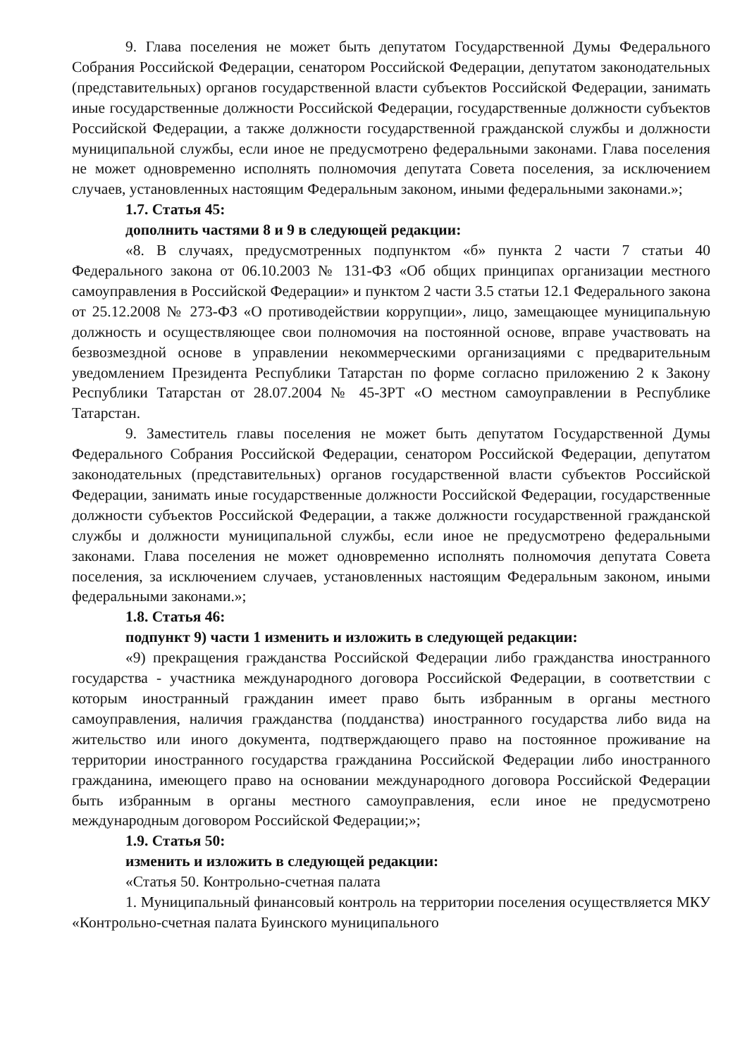9. Глава поселения не может быть депутатом Государственной Думы Федерального Собрания Российской Федерации, сенатором Российской Федерации, депутатом законодательных (представительных) органов государственной власти субъектов Российской Федерации, занимать иные государственные должности Российской Федерации, государственные должности субъектов Российской Федерации, а также должности государственной гражданской службы и должности муниципальной службы, если иное не предусмотрено федеральными законами. Глава поселения не может одновременно исполнять полномочия депутата Совета поселения, за исключением случаев, установленных настоящим Федеральным законом, иными федеральными законами.»;
1.7. Статья 45:
дополнить частями 8 и 9 в следующей редакции:
«8. В случаях, предусмотренных подпунктом «б» пункта 2 части 7 статьи 40 Федерального закона от 06.10.2003 № 131-ФЗ «Об общих принципах организации местного самоуправления в Российской Федерации» и пунктом 2 части 3.5 статьи 12.1 Федерального закона от 25.12.2008 № 273-ФЗ «О противодействии коррупции», лицо, замещающее муниципальную должность и осуществляющее свои полномочия на постоянной основе, вправе участвовать на безвозмездной основе в управлении некоммерческими организациями с предварительным уведомлением Президента Республики Татарстан по форме согласно приложению 2 к Закону Республики Татарстан от 28.07.2004 № 45-ЗРТ «О местном самоуправлении в Республике Татарстан.
9. Заместитель главы поселения не может быть депутатом Государственной Думы Федерального Собрания Российской Федерации, сенатором Российской Федерации, депутатом законодательных (представительных) органов государственной власти субъектов Российской Федерации, занимать иные государственные должности Российской Федерации, государственные должности субъектов Российской Федерации, а также должности государственной гражданской службы и должности муниципальной службы, если иное не предусмотрено федеральными законами. Глава поселения не может одновременно исполнять полномочия депутата Совета поселения, за исключением случаев, установленных настоящим Федеральным законом, иными федеральными законами.»;
1.8. Статья 46:
подпункт 9) части 1 изменить и изложить в следующей редакции:
«9) прекращения гражданства Российской Федерации либо гражданства иностранного государства - участника международного договора Российской Федерации, в соответствии с которым иностранный гражданин имеет право быть избранным в органы местного самоуправления, наличия гражданства (подданства) иностранного государства либо вида на жительство или иного документа, подтверждающего право на постоянное проживание на территории иностранного государства гражданина Российской Федерации либо иностранного гражданина, имеющего право на основании международного договора Российской Федерации быть избранным в органы местного самоуправления, если иное не предусмотрено международным договором Российской Федерации;»;
1.9. Статья 50:
изменить и изложить в следующей редакции:
«Статья 50. Контрольно-счетная палата
1. Муниципальный финансовый контроль на территории поселения осуществляется МКУ «Контрольно-счетная палата Буинского муниципального